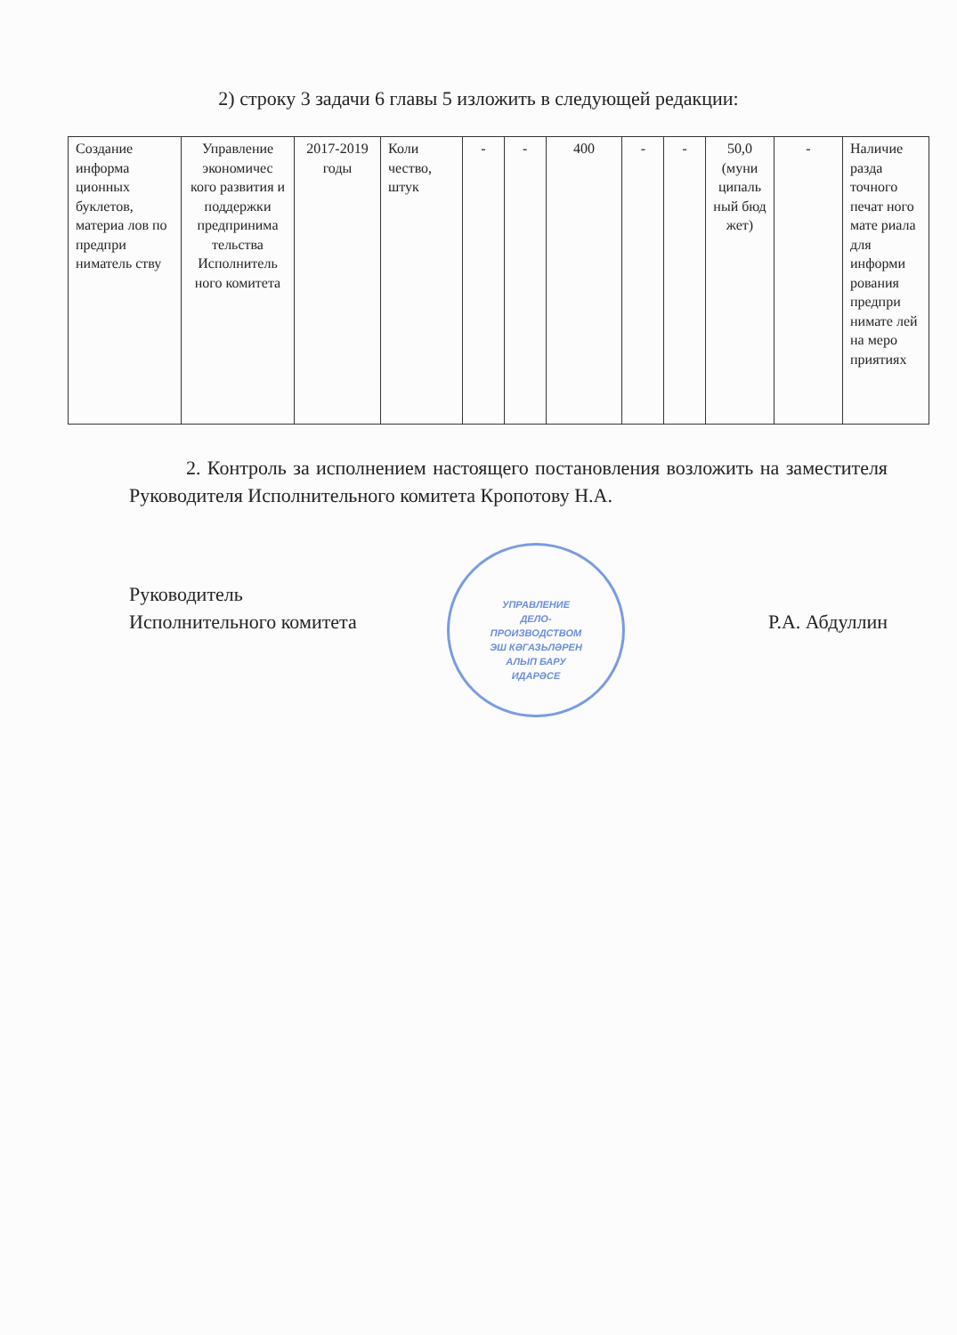2) строку 3 задачи 6 главы 5 изложить в следующей редакции:
| Создание информа ционных буклетов, материа лов по предпри ниматель ству | Управление экономичес кого развития и поддержки предпринима тельства Исполнитель ного комитета | 2017-2019 годы | Коли чество, штук | - | - | 400 | - | - | 50,0 (муни ципаль ный бюд жет) | - | Наличие разда точного печат ного мате риала для информи рования предпри нимате лей на меро приятиях |
2. Контроль за исполнением настоящего постановления возложить на заместителя Руководителя Исполнительного комитета Кропотову Н.А.
УПРАВЛЕНИЕ
ДЕЛО-
ПРОИЗВОДСТВОМ
ЭШ КӘГАЗЬЛӘРЕН
АЛЫП БАРУ
ИДАРӘСЕ
Руководитель
Исполнительного комитета
Р.А. Абдуллин